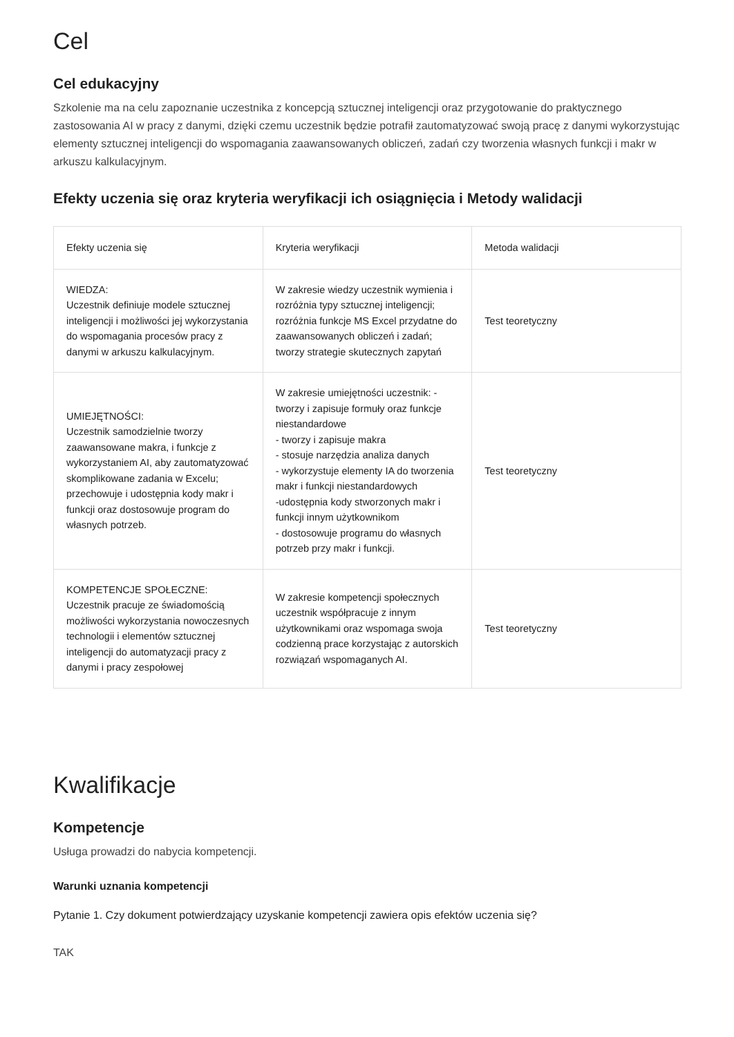Cel
Cel edukacyjny
Szkolenie ma na celu zapoznanie uczestnika z koncepcją sztucznej inteligencji oraz przygotowanie do praktycznego zastosowania AI w pracy z danymi, dzięki czemu uczestnik będzie potrafił zautomatyzować swoją pracę z danymi wykorzystując elementy sztucznej inteligencji do wspomagania zaawansowanych obliczeń, zadań czy tworzenia własnych funkcji i makr w arkuszu kalkulacyjnym.
Efekty uczenia się oraz kryteria weryfikacji ich osiągnięcia i Metody walidacji
| Efekty uczenia się | Kryteria weryfikacji | Metoda walidacji |
| --- | --- | --- |
| WIEDZA: Uczestnik definiuje modele sztucznej inteligencji i możliwości jej wykorzystania do wspomagania procesów pracy z danymi w arkuszu kalkulacyjnym. | W zakresie wiedzy uczestnik wymienia i rozróżnia typy sztucznej inteligencji; rozróżnia funkcje MS Excel przydatne do zaawansowanych obliczeń i zadań; tworzy strategie skutecznych zapytań | Test teoretyczny |
| UMIEJĘTNOŚCI: Uczestnik samodzielnie tworzy zaawansowane makra, i funkcje z wykorzystaniem AI, aby zautomatyzować skomplikowane zadania w Excelu; przechowuje i udostępnia kody makr i funkcji oraz dostosowuje program do własnych potrzeb. | W zakresie umiejętności uczestnik: - tworzy i zapisuje formuły oraz funkcje niestandardowe - tworzy i zapisuje makra - stosuje narzędzia analiza danych - wykorzystuje elementy IA do tworzenia makr i funkcji niestandardowych -udostępnia kody stworzonych makr i funkcji innym użytkownikom - dostosowuje programu do własnych potrzeb przy makr i funkcji. | Test teoretyczny |
| KOMPETENCJE SPOŁECZNE: Uczestnik pracuje ze świadomością możliwości wykorzystania nowoczesnych technologii i elementów sztucznej inteligencji do automatyzacji pracy z danymi i pracy zespołowej | W zakresie kompetencji społecznych uczestnik współpracuje z innym użytkownikami oraz wspomaga swoja codzienną prace korzystając z autorskich rozwiązań wspomaganych AI. | Test teoretyczny |
Kwalifikacje
Kompetencje
Usługa prowadzi do nabycia kompetencji.
Warunki uznania kompetencji
Pytanie 1. Czy dokument potwierdzający uzyskanie kompetencji zawiera opis efektów uczenia się?
TAK